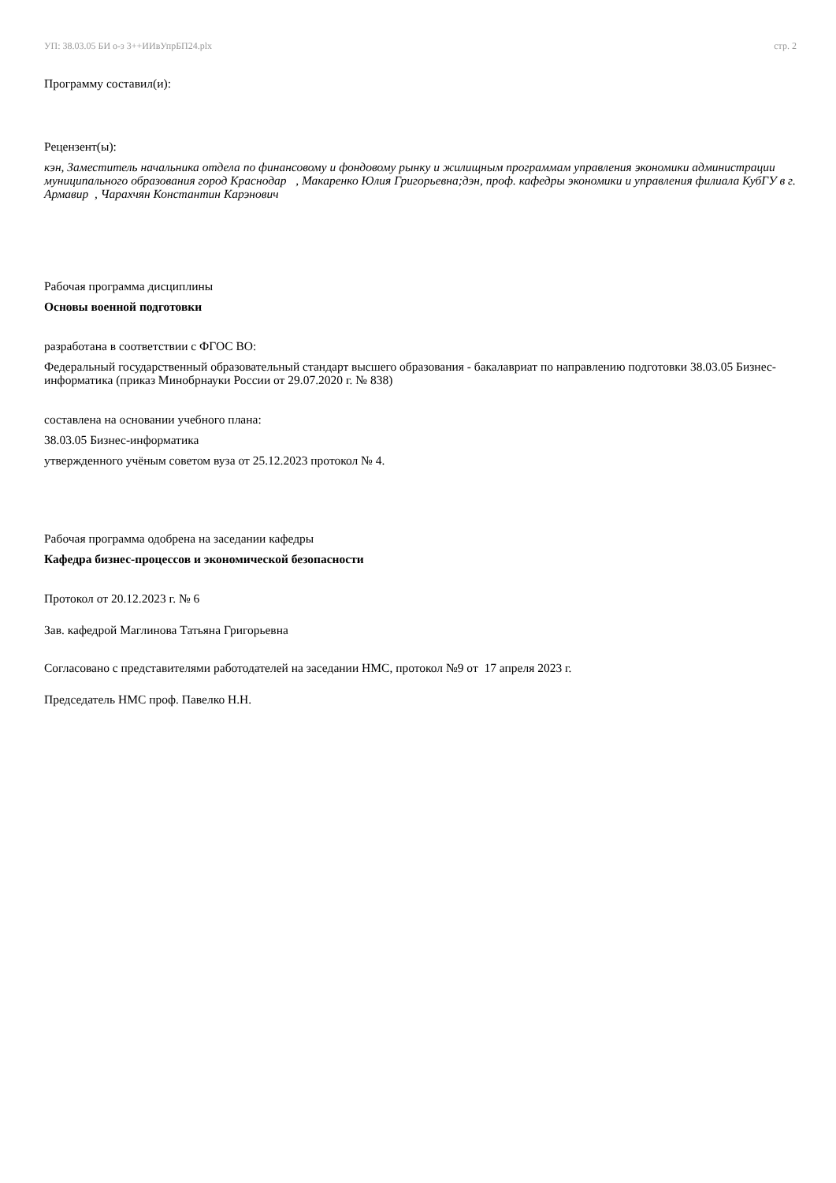УП: 38.03.05 БИ о-з 3++ИИвУпрБП24.plx стр. 2
Программу составил(и):
Рецензент(ы):
кэн, Заместитель начальника отдела по финансовому и фондовому рынку и жилищным программам управления экономики администрации муниципального образования город Краснодар , Макаренко Юлия Григорьевна;дэн, проф. кафедры экономики и управления филиала КубГУ в г. Армавир , Чарахчян Константин Карэнович
Рабочая программа дисциплины
Основы военной подготовки
разработана в соответствии с ФГОС ВО:
Федеральный государственный образовательный стандарт высшего образования - бакалавриат по направлению подготовки 38.03.05 Бизнес-информатика (приказ Минобрнауки России от 29.07.2020 г. № 838)
составлена на основании учебного плана:
38.03.05 Бизнес-информатика
утвержденного учёным советом вуза от 25.12.2023 протокол № 4.
Рабочая программа одобрена на заседании кафедры
Кафедра бизнес-процессов и экономической безопасности
Протокол от 20.12.2023 г. № 6
Зав. кафедрой Маглинова Татьяна Григорьевна
Согласовано с представителями работодателей на заседании НМС, протокол №9 от 17 апреля 2023 г.
Председатель НМС проф. Павелко Н.Н.